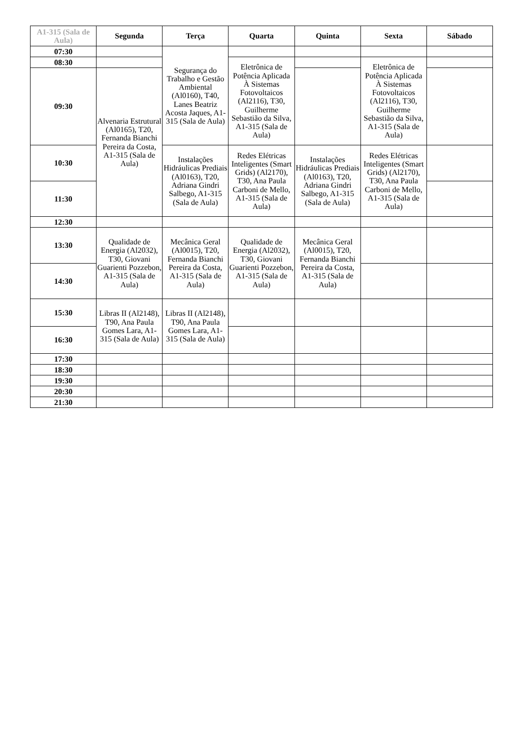| A1-315 (Sala de Aula) | Segunda | Terça | Quarta | Quinta | Sexta | Sábado |
| --- | --- | --- | --- | --- | --- | --- |
| 07:30 | | Segurança do Trabalho e Gestão Ambiental (Al0160), T40, Lanes Beatriz Acosta Jaques, A1-315 (Sala de Aula) | | | | |
| 08:30 | | | Eletrônica de Potência Aplicada À Sistemas Fotovoltaicos (Al2116), T30, Guilherme Sebastião da Silva, A1-315 (Sala de Aula) | | Eletrônica de Potência Aplicada À Sistemas Fotovoltaicos (Al2116), T30, Guilherme Sebastião da Silva, A1-315 (Sala de Aula) | |
| 09:30 | Alvenaria Estrutural (Al0165), T20, Fernanda Bianchi Pereira da Costa, A1-315 (Sala de Aula) | | | | | |
| 10:30 | | Instalações Hidráulicas Prediais (Al0163), T20, Adriana Gindri Salbego, A1-315 (Sala de Aula) | Redes Elétricas Inteligentes (Smart Grids) (Al2170), T30, Ana Paula Carboni de Mello, A1-315 (Sala de Aula) | Instalações Hidráulicas Prediais (Al0163), T20, Adriana Gindri Salbego, A1-315 (Sala de Aula) | Redes Elétricas Inteligentes (Smart Grids) (Al2170), T30, Ana Paula Carboni de Mello, A1-315 (Sala de Aula) | |
| 11:30 | | | | | | |
| 12:30 | | | | | | |
| 13:30 | Qualidade de Energia (Al2032), T30, Giovani Guarienti Pozzebon, A1-315 (Sala de Aula) | Mecânica Geral (Al0015), T20, Fernanda Bianchi Pereira da Costa, A1-315 (Sala de Aula) | Qualidade de Energia (Al2032), T30, Giovani Guarienti Pozzebon, A1-315 (Sala de Aula) | Mecânica Geral (Al0015), T20, Fernanda Bianchi Pereira da Costa, A1-315 (Sala de Aula) | | |
| 14:30 | | | | | | |
| 15:30 | Libras II (Al2148), T90, Ana Paula Gomes Lara, A1-315 (Sala de Aula) | Libras II (Al2148), T90, Ana Paula Gomes Lara, A1-315 (Sala de Aula) | | | | |
| 16:30 | | | | | | |
| 17:30 | | | | | | |
| 18:30 | | | | | | |
| 19:30 | | | | | | |
| 20:30 | | | | | | |
| 21:30 | | | | | | |